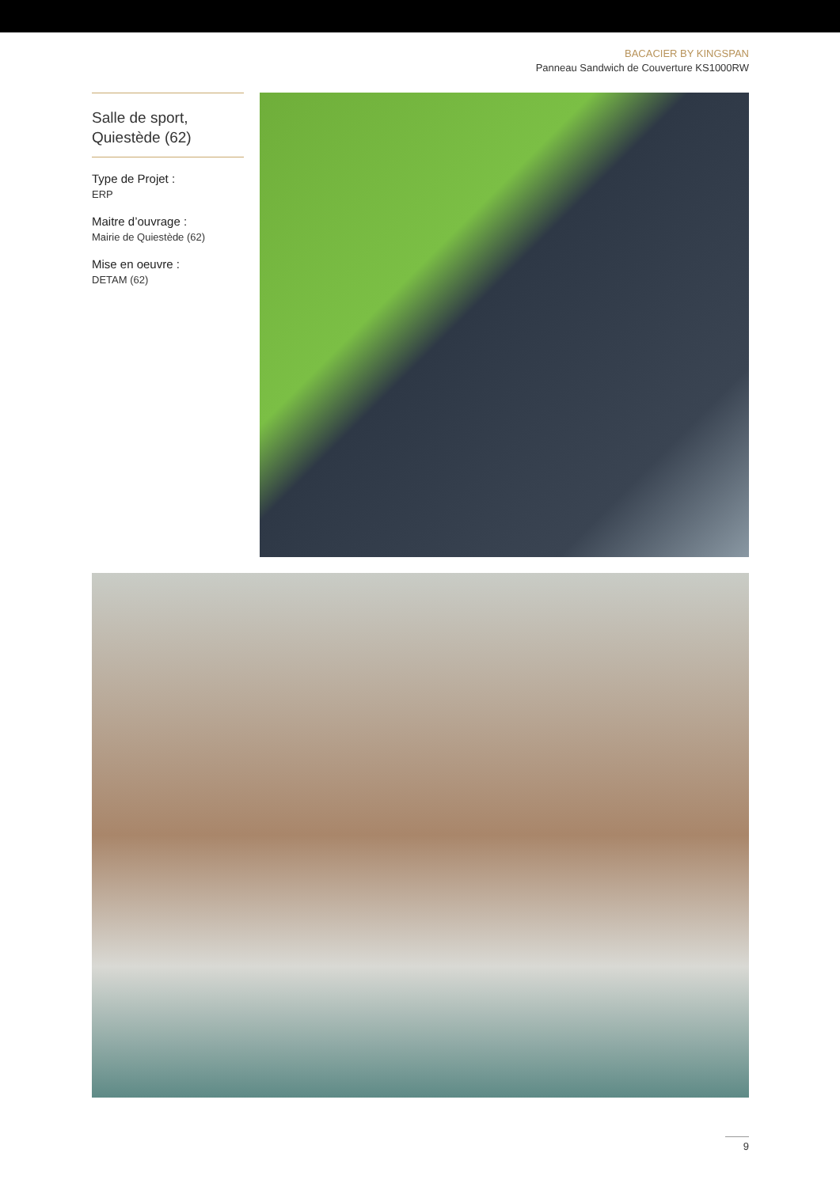BACACIER BY KINGSPAN
Panneau Sandwich de Couverture KS1000RW
Salle de sport,
Quiestède (62)
Type de Projet :
ERP
Maitre d’ouvrage :
Mairie de Quiestède (62)
Mise en oeuvre :
DETAM (62)
9